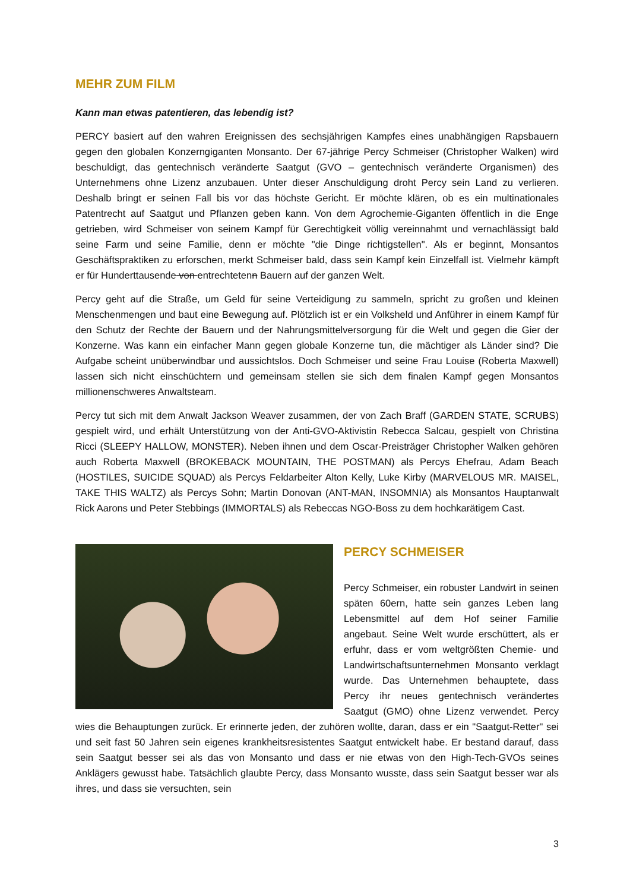MEHR ZUM FILM
Kann man etwas patentieren, das lebendig ist?
PERCY basiert auf den wahren Ereignissen des sechsjährigen Kampfes eines unabhängigen Rapsbauern gegen den globalen Konzerngiganten Monsanto. Der 67-jährige Percy Schmeiser (Christopher Walken) wird beschuldigt, das gentechnisch veränderte Saatgut (GVO – gentechnisch veränderte Organismen) des Unternehmens ohne Lizenz anzubauen. Unter dieser Anschuldigung droht Percy sein Land zu verlieren. Deshalb bringt er seinen Fall bis vor das höchste Gericht. Er möchte klären, ob es ein multinationales Patentrecht auf Saatgut und Pflanzen geben kann. Von dem Agrochemie-Giganten öffentlich in die Enge getrieben, wird Schmeiser von seinem Kampf für Gerechtigkeit völlig vereinnahmt und vernachlässigt bald seine Farm und seine Familie, denn er möchte "die Dinge richtigstellen". Als er beginnt, Monsantos Geschäftspraktiken zu erforschen, merkt Schmeiser bald, dass sein Kampf kein Einzelfall ist. Vielmehr kämpft er für Hunderttausende von entrechtetenn Bauern auf der ganzen Welt.
Percy geht auf die Straße, um Geld für seine Verteidigung zu sammeln, spricht zu großen und kleinen Menschenmengen und baut eine Bewegung auf. Plötzlich ist er ein Volksheld und Anführer in einem Kampf für den Schutz der Rechte der Bauern und der Nahrungsmittelversorgung für die Welt und gegen die Gier der Konzerne. Was kann ein einfacher Mann gegen globale Konzerne tun, die mächtiger als Länder sind? Die Aufgabe scheint unüberwindbar und aussichtslos. Doch Schmeiser und seine Frau Louise (Roberta Maxwell) lassen sich nicht einschüchtern und gemeinsam stellen sie sich dem finalen Kampf gegen Monsantos millionenschweres Anwaltsteam.
Percy tut sich mit dem Anwalt Jackson Weaver zusammen, der von Zach Braff (GARDEN STATE, SCRUBS) gespielt wird, und erhält Unterstützung von der Anti-GVO-Aktivistin Rebecca Salcau, gespielt von Christina Ricci (SLEEPY HALLOW, MONSTER). Neben ihnen und dem Oscar-Preisträger Christopher Walken gehören auch Roberta Maxwell (BROKEBACK MOUNTAIN, THE POSTMAN) als Percys Ehefrau, Adam Beach (HOSTILES, SUICIDE SQUAD) als Percys Feldarbeiter Alton Kelly, Luke Kirby (MARVELOUS MR. MAISEL, TAKE THIS WALTZ) als Percys Sohn; Martin Donovan (ANT-MAN, INSOMNIA) als Monsantos Hauptanwalt Rick Aarons und Peter Stebbings (IMMORTALS) als Rebeccas NGO-Boss zu dem hochkarätigem Cast.
PERCY SCHMEISER
Percy Schmeiser, ein robuster Landwirt in seinen späten 60ern, hatte sein ganzes Leben lang Lebensmittel auf dem Hof seiner Familie angebaut. Seine Welt wurde erschüttert, als er erfuhr, dass er vom weltgrößten Chemie- und Landwirtschaftsunternehmen Monsanto verklagt wurde. Das Unternehmen behauptete, dass Percy ihr neues gentechnisch verändertes Saatgut (GMO) ohne Lizenz verwendet. Percy wies die Behauptungen zurück. Er erinnerte jeden, der zuhören wollte, daran, dass er ein "Saatgut-Retter" sei und seit fast 50 Jahren sein eigenes krankheitsresistentes Saatgut entwickelt habe. Er bestand darauf, dass sein Saatgut besser sei als das von Monsanto und dass er nie etwas von den High-Tech-GVOs seines Anklägers gewusst habe. Tatsächlich glaubte Percy, dass Monsanto wusste, dass sein Saatgut besser war als ihres, und dass sie versuchten, sein
3